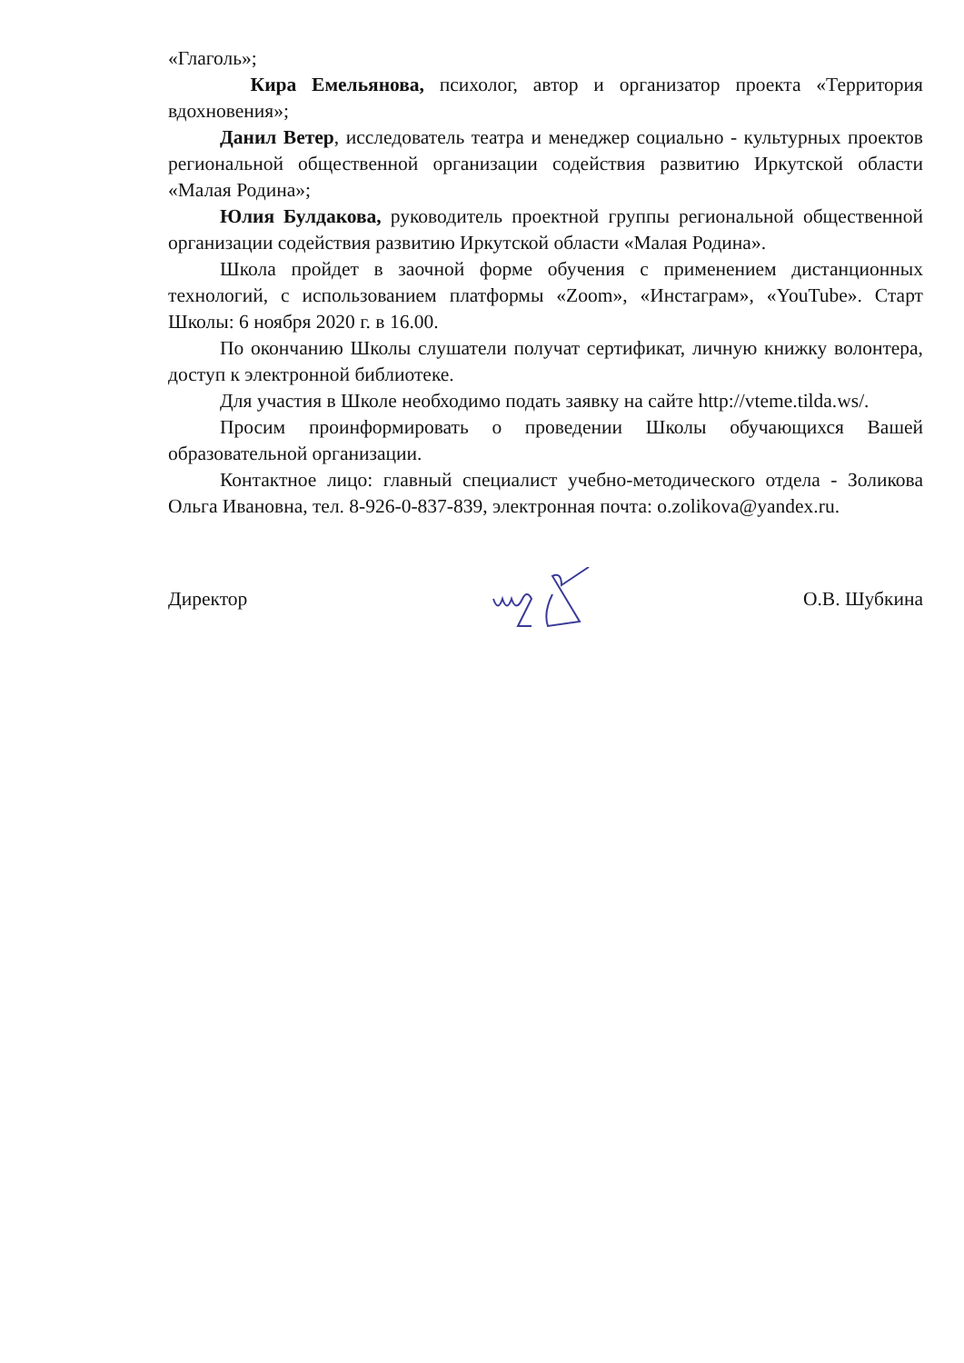«Глаголь»;
Кира Емельянова, психолог, автор и организатор проекта «Территория вдохновения»;
Данил Ветер, исследователь театра и менеджер социально - культурных проектов региональной общественной организации содействия развитию Иркутской области «Малая Родина»;
Юлия Булдакова, руководитель проектной группы региональной общественной организации содействия развитию Иркутской области «Малая Родина».
Школа пройдет в заочной форме обучения с применением дистанционных технологий, с использованием платформы «Zoom», «Инстаграм», «YouTube». Старт Школы: 6 ноября 2020 г. в 16.00.
По окончанию Школы слушатели получат сертификат, личную книжку волонтера, доступ к электронной библиотеке.
Для участия в Школе необходимо подать заявку на сайте http://vteme.tilda.ws/.
Просим проинформировать о проведении Школы обучающихся Вашей образовательной организации.
Контактное лицо: главный специалист учебно-методического отдела - Золикова Ольга Ивановна, тел. 8-926-0-837-839, электронная почта: o.zolikova@yandex.ru.
Директор О.В. Шубкина